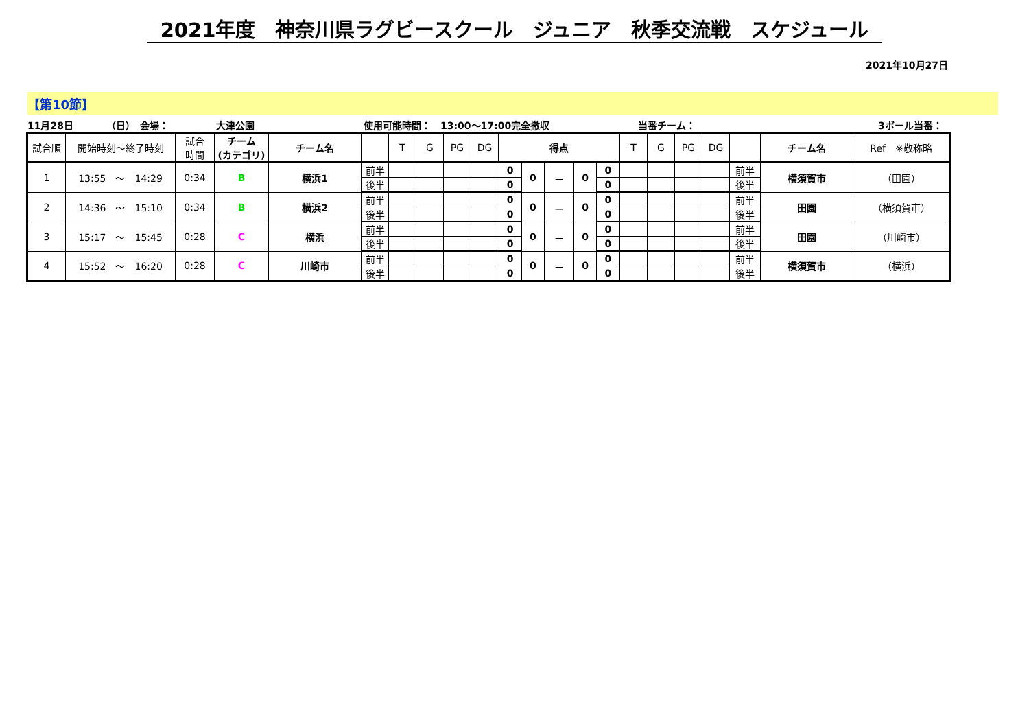2021年度　神奈川県ラグビースクール　ジュニア　秋季交流戦　スケジュール
2021年10月27日
【第10節】
11月28日
（日）　会場：
大津公園
使用可能時間：　13:00～17:00完全撤収
当番チーム：
3ボール当番：
| 試合順 | 開始時刻～終了時刻 | 試合 時間 | チーム (カテゴリ) | チーム名 | | T | G | PG | DG | 得点 | | | | | T | G | PG | DG | | チーム名 | Ref ※敬称略 |
| --- | --- | --- | --- | --- | --- | --- | --- | --- | --- | --- | --- | --- | --- | --- | --- | --- | --- | --- | --- | --- | --- |
| 1 | 13:55 ～ 14:29 | 0:34 | B | 横浜1 | 前半 | | | | | 0 | 0 | － | 0 | 0 | | | | | 前半 | 横須賀市 | （田園） |
| | | | | | 後半 | | | | | 0 | | | | 0 | | | | | 後半 | | |
| 2 | 14:36 ～ 15:10 | 0:34 | B | 横浜2 | 前半 | | | | | 0 | 0 | － | 0 | 0 | | | | | 前半 | 田園 | （横須賀市） |
| | | | | | 後半 | | | | | 0 | | | | 0 | | | | | 後半 | | |
| 3 | 15:17 ～ 15:45 | 0:28 | C | 横浜 | 前半 | | | | | 0 | 0 | － | 0 | 0 | | | | | 前半 | 田園 | （川崎市） |
| | | | | | 後半 | | | | | 0 | | | | 0 | | | | | 後半 | | |
| 4 | 15:52 ～ 16:20 | 0:28 | C | 川崎市 | 前半 | | | | | 0 | 0 | － | 0 | 0 | | | | | 前半 | 横須賀市 | （横浜） |
| | | | | | 後半 | | | | | 0 | | | | 0 | | | | | 後半 | | |